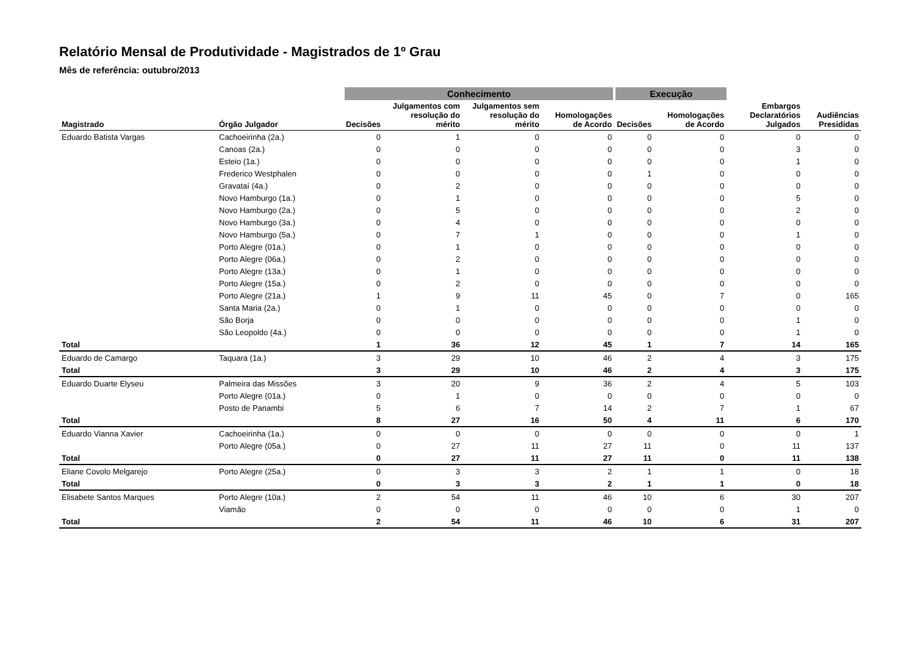Relatório Mensal de Produtividade - Magistrados de 1º Grau
Mês de referência: outubro/2013
| | | Conhecimento | | | | Execução | | | |
| Magistrado | Órgão Julgador | Decisões | Julgamentos com resolução do mérito | Julgamentos sem resolução do mérito | Homologações de Acordo | Decisões | Homologações de Acordo | Embargos Declaratórios Julgados | Audiências Presididas |
| Eduardo Batista Vargas | Cachoeirinha (2a.) | 0 | 1 | 0 | 0 | 0 | 0 | 0 | 0 |
| | Canoas (2a.) | 0 | 0 | 0 | 0 | 0 | 0 | 3 | 0 |
| | Esteio (1a.) | 0 | 0 | 0 | 0 | 0 | 0 | 1 | 0 |
| | Frederico Westphalen | 0 | 0 | 0 | 0 | 1 | 0 | 0 | 0 |
| | Gravataí (4a.) | 0 | 2 | 0 | 0 | 0 | 0 | 0 | 0 |
| | Novo Hamburgo (1a.) | 0 | 1 | 0 | 0 | 0 | 0 | 5 | 0 |
| | Novo Hamburgo (2a.) | 0 | 5 | 0 | 0 | 0 | 0 | 2 | 0 |
| | Novo Hamburgo (3a.) | 0 | 4 | 0 | 0 | 0 | 0 | 0 | 0 |
| | Novo Hamburgo (5a.) | 0 | 7 | 1 | 0 | 0 | 0 | 1 | 0 |
| | Porto Alegre (01a.) | 0 | 1 | 0 | 0 | 0 | 0 | 0 | 0 |
| | Porto Alegre (06a.) | 0 | 2 | 0 | 0 | 0 | 0 | 0 | 0 |
| | Porto Alegre (13a.) | 0 | 1 | 0 | 0 | 0 | 0 | 0 | 0 |
| | Porto Alegre (15a.) | 0 | 2 | 0 | 0 | 0 | 0 | 0 | 0 |
| | Porto Alegre (21a.) | 1 | 9 | 11 | 45 | 0 | 7 | 0 | 165 |
| | Santa Maria (2a.) | 0 | 1 | 0 | 0 | 0 | 0 | 0 | 0 |
| | São Borja | 0 | 0 | 0 | 0 | 0 | 0 | 1 | 0 |
| | São Leopoldo (4a.) | 0 | 0 | 0 | 0 | 0 | 0 | 1 | 0 |
| Total | | 1 | 36 | 12 | 45 | 1 | 7 | 14 | 165 |
| Eduardo de Camargo | Taquara (1a.) | 3 | 29 | 10 | 46 | 2 | 4 | 3 | 175 |
| Total | | 3 | 29 | 10 | 46 | 2 | 4 | 3 | 175 |
| Eduardo Duarte Elyseu | Palmeira das Missões | 3 | 20 | 9 | 36 | 2 | 4 | 5 | 103 |
| | Porto Alegre (01a.) | 0 | 1 | 0 | 0 | 0 | 0 | 0 | 0 |
| | Posto de Panambi | 5 | 6 | 7 | 14 | 2 | 7 | 1 | 67 |
| Total | | 8 | 27 | 16 | 50 | 4 | 11 | 6 | 170 |
| Eduardo Vianna Xavier | Cachoeirinha (1a.) | 0 | 0 | 0 | 0 | 0 | 0 | 0 | 1 |
| | Porto Alegre (05a.) | 0 | 27 | 11 | 27 | 11 | 0 | 11 | 137 |
| Total | | 0 | 27 | 11 | 27 | 11 | 0 | 11 | 138 |
| Eliane Covolo Melgarejo | Porto Alegre (25a.) | 0 | 3 | 3 | 2 | 1 | 1 | 0 | 18 |
| Total | | 0 | 3 | 3 | 2 | 1 | 1 | 0 | 18 |
| Elisabete Santos Marques | Porto Alegre (10a.) | 2 | 54 | 11 | 46 | 10 | 6 | 30 | 207 |
| | Viamão | 0 | 0 | 0 | 0 | 0 | 0 | 1 | 0 |
| Total | | 2 | 54 | 11 | 46 | 10 | 6 | 31 | 207 |